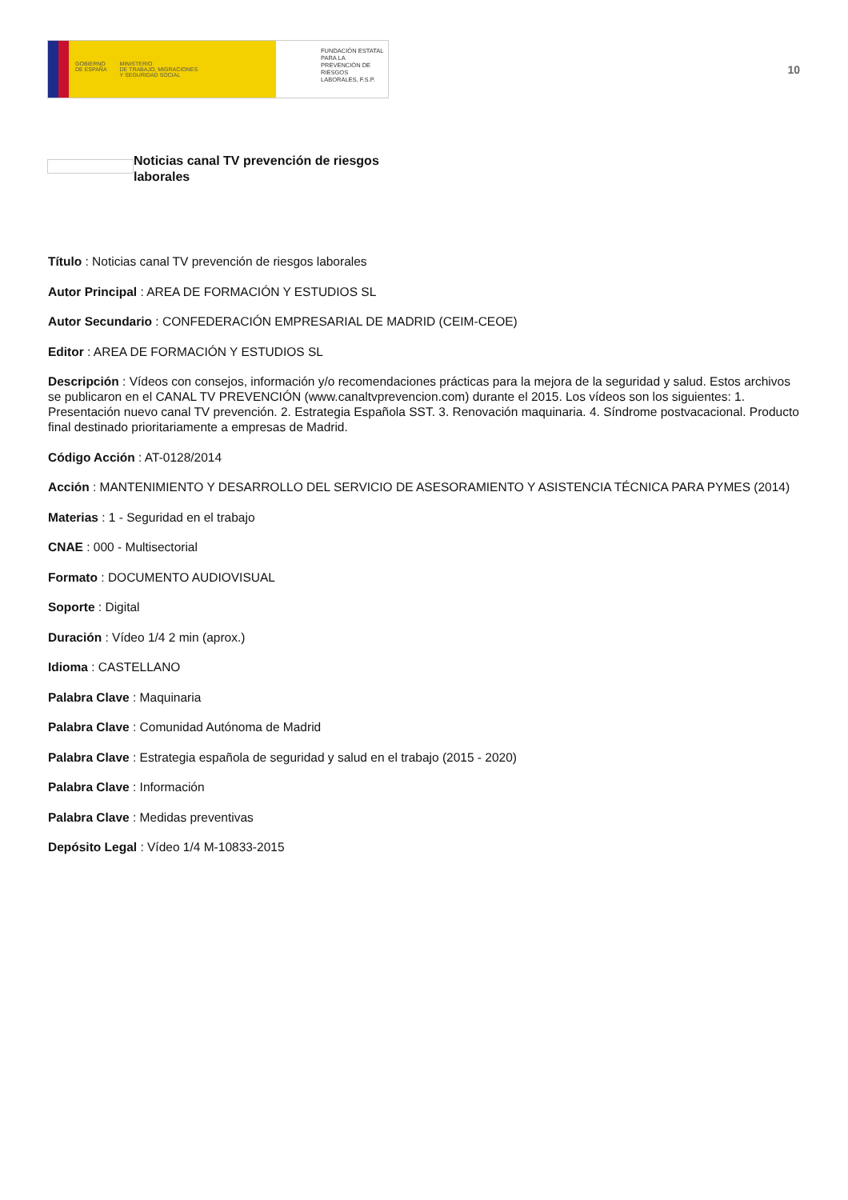GOBIERNO
DE ESPAÑA
MINISTERIO
DE TRABAJO, MIGRACIONES
Y SEGURIDAD SOCIAL
FUNDACIÓN ESTATAL PARA LA PREVENCIÓN DE RIESGOS LABORALES, F.S.P.
10
Noticias canal TV prevención de riesgos laborales
Título : Noticias canal TV prevención de riesgos laborales
Autor Principal : AREA DE FORMACIÓN Y ESTUDIOS SL
Autor Secundario : CONFEDERACIÓN EMPRESARIAL DE MADRID (CEIM-CEOE)
Editor : AREA DE FORMACIÓN Y ESTUDIOS SL
Descripción : Vídeos con consejos, información y/o recomendaciones prácticas para la mejora de la seguridad y salud. Estos archivos se publicaron en el CANAL TV PREVENCIÓN (www.canaltvprevencion.com) durante el 2015. Los vídeos son los siguientes: 1. Presentación nuevo canal TV prevención. 2. Estrategia Española SST. 3. Renovación maquinaria. 4. Síndrome postvacacional. Producto final destinado prioritariamente a empresas de Madrid.
Código Acción : AT-0128/2014
Acción : MANTENIMIENTO Y DESARROLLO DEL SERVICIO DE ASESORAMIENTO Y ASISTENCIA TÉCNICA PARA PYMES (2014)
Materias : 1 - Seguridad en el trabajo
CNAE : 000 - Multisectorial
Formato : DOCUMENTO AUDIOVISUAL
Soporte : Digital
Duración : Vídeo 1/4 2 min (aprox.)
Idioma : CASTELLANO
Palabra Clave : Maquinaria
Palabra Clave : Comunidad Autónoma de Madrid
Palabra Clave : Estrategia española de seguridad y salud en el trabajo (2015 - 2020)
Palabra Clave : Información
Palabra Clave : Medidas preventivas
Depósito Legal : Vídeo 1/4 M-10833-2015